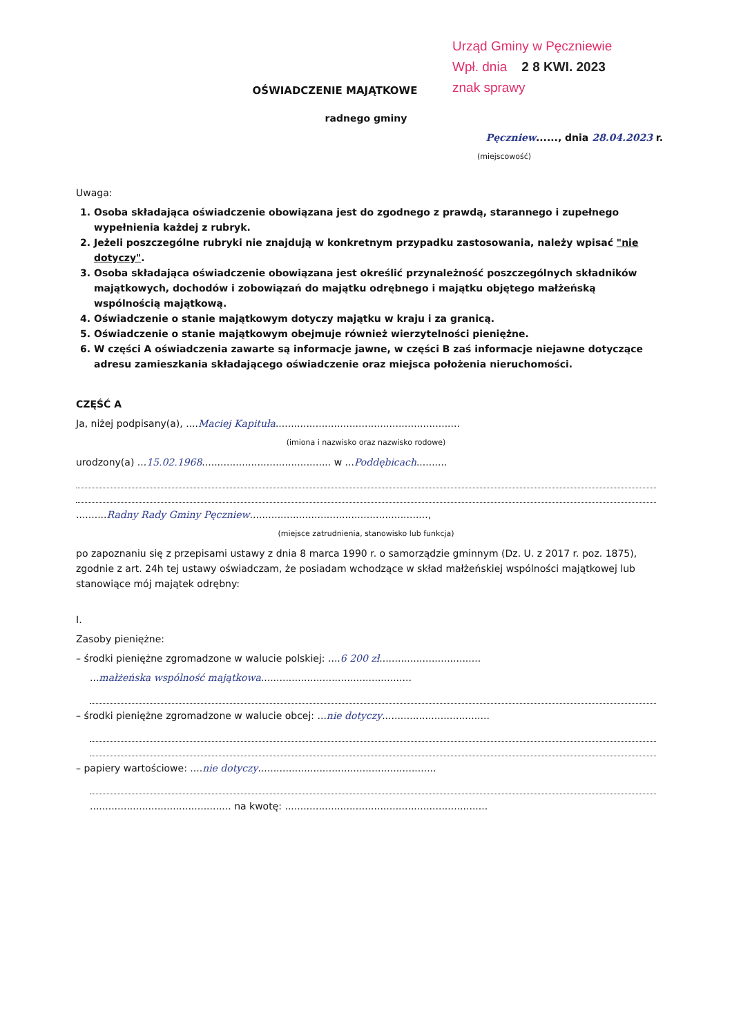Urząd Gminy w Pęczniewie
Wpł. dnia 2 8 KWI. 2023
znak sprawy
OŚWIADCZENIE MAJĄTKOWE
radnego gminy
Pęczniew......, dnia 28.04.2023 r.
(miejscowość)
Uwaga:
1. Osoba składająca oświadczenie obowiązana jest do zgodnego z prawdą, starannego i zupełnego wypełnienia każdej z rubryk.
2. Jeżeli poszczególne rubryki nie znajdują w konkretnym przypadku zastosowania, należy wpisać "nie dotyczy".
3. Osoba składająca oświadczenie obowiązana jest określić przynależność poszczególnych składników majątkowych, dochodów i zobowiązań do majątku odrębnego i majątku objętego małżeńską wspólnością majątkową.
4. Oświadczenie o stanie majątkowym dotyczy majątku w kraju i za granicą.
5. Oświadczenie o stanie majątkowym obejmuje również wierzytelności pieniężne.
6. W części A oświadczenia zawarte są informacje jawne, w części B zaś informacje niejawne dotyczące adresu zamieszkania składającego oświadczenie oraz miejsca położenia nieruchomości.
CZĘŚĆ A
Ja, niżej podpisany(a), ....Maciej Kapituła............................................................
(imiona i nazwisko oraz nazwisko rodowe)
urodzony(a) ...15.02.1968.......................................... w ...Poddębicach..........
..........Radny Rady Gminy Pęczniew..........................................................,
(miejsce zatrudnienia, stanowisko lub funkcja)
po zapoznaniu się z przepisami ustawy z dnia 8 marca 1990 r. o samorządzie gminnym (Dz. U. z 2017 r. poz. 1875), zgodnie z art. 24h tej ustawy oświadczam, że posiadam wchodzące w skład małżeńskiej wspólności majątkowej lub stanowiące mój majątek odrębny:
I.
Zasoby pieniężne:
– środki pieniężne zgromadzone w walucie polskiej: ....6 200 zł.................................
...małżeńska wspólność majątkowa.................................................
– środki pieniężne zgromadzone w walucie obcej: ...nie dotyczy...................................
– papiery wartościowe: ....nie dotyczy..........................................................
.............................................. na kwotę: ..................................................................